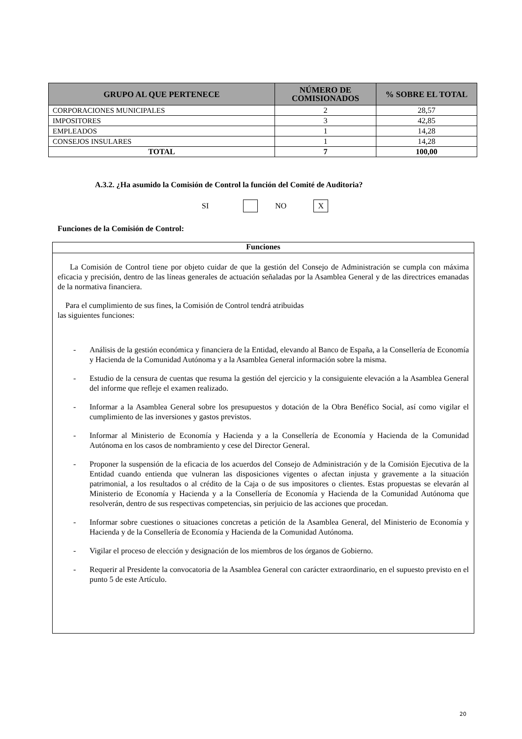| GRUPO AL QUE PERTENECE | NÚMERO DE COMISIONADOS | % SOBRE EL TOTAL |
| --- | --- | --- |
| CORPORACIONES MUNICIPALES | 2 | 28,57 |
| IMPOSITORES | 3 | 42,85 |
| EMPLEADOS | 1 | 14,28 |
| CONSEJOS INSULARES | 1 | 14,28 |
| TOTAL | 7 | 100,00 |
A.3.2. ¿Ha asumido la Comisión de Control la función del Comité de Auditoria?
SI NO X
Funciones de la Comisión de Control:
Funciones
La Comisión de Control tiene por objeto cuidar de que la gestión del Consejo de Administración se cumpla con máxima eficacia y precisión, dentro de las líneas generales de actuación señaladas por la Asamblea General y de las directrices emanadas de la normativa financiera.
Para el cumplimiento de sus fines, la Comisión de Control tendrá atribuidas
las siguientes funciones:
- Análisis de la gestión económica y financiera de la Entidad, elevando al Banco de España, a la Consellería de Economía y Hacienda de la Comunidad Autónoma y a la Asamblea General información sobre la misma.
- Estudio de la censura de cuentas que resuma la gestión del ejercicio y la consiguiente elevación a la Asamblea General del informe que refleje el examen realizado.
- Informar a la Asamblea General sobre los presupuestos y dotación de la Obra Benéfico Social, así como vigilar el cumplimiento de las inversiones y gastos previstos.
- Informar al Ministerio de Economía y Hacienda y a la Consellería de Economía y Hacienda de la Comunidad Autónoma en los casos de nombramiento y cese del Director General.
- Proponer la suspensión de la eficacia de los acuerdos del Consejo de Administración y de la Comisión Ejecutiva de la Entidad cuando entienda que vulneran las disposiciones vigentes o afectan injusta y gravemente a la situación patrimonial, a los resultados o al crédito de la Caja o de sus impositores o clientes. Estas propuestas se elevarán al Ministerio de Economía y Hacienda y a la Consellería de Economía y Hacienda de la Comunidad Autónoma que resolverán, dentro de sus respectivas competencias, sin perjuicio de las acciones que procedan.
- Informar sobre cuestiones o situaciones concretas a petición de la Asamblea General, del Ministerio de Economía y Hacienda y de la Consellería de Economía y Hacienda de la Comunidad Autónoma.
- Vigilar el proceso de elección y designación de los miembros de los órganos de Gobierno.
- Requerir al Presidente la convocatoria de la Asamblea General con carácter extraordinario, en el supuesto previsto en el punto 5 de este Artículo.
20